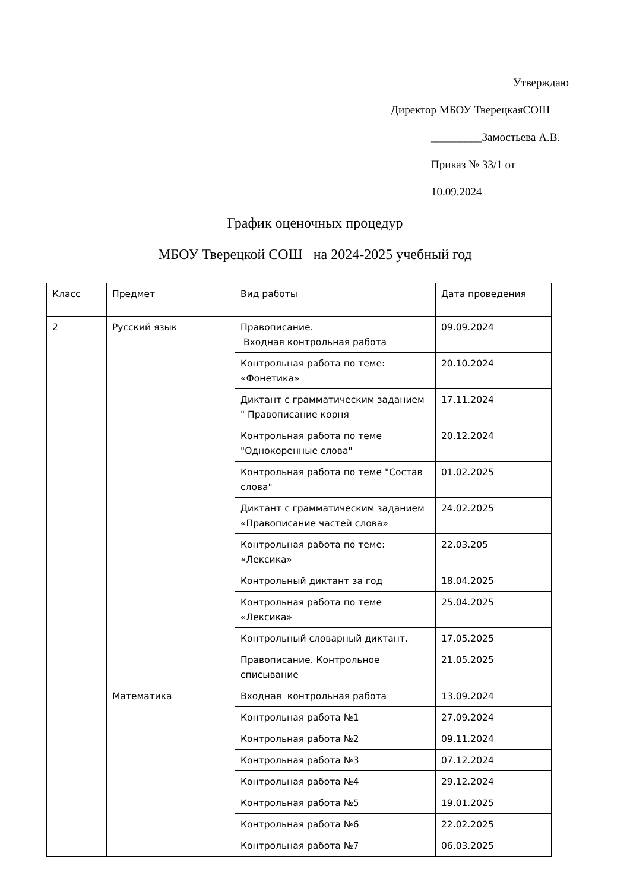Утверждаю
Директор МБОУ ТверецкаяСОШ
_________Замостьева А.В.
Приказ № 33/1 от
10.09.2024
График оценочных процедур
МБОУ Тверецкой СОШ на 2024-2025 учебный год
| Класс | Предмет | Вид работы | Дата проведения |
| 2 | Русский язык | Правописание. Входная контрольная работа | 09.09.2024 |
| | | Контрольная работа по теме: «Фонетика» | 20.10.2024 |
| | | Диктант с грамматическим заданием " Правописание корня | 17.11.2024 |
| | | Контрольная работа по теме "Однокоренные слова" | 20.12.2024 |
| | | Контрольная работа по теме "Состав слова" | 01.02.2025 |
| | | Диктант с грамматическим заданием «Правописание частей слова» | 24.02.2025 |
| | | Контрольная работа по теме: «Лексика» | 22.03.205 |
| | | Контрольный диктант за год | 18.04.2025 |
| | | Контрольная работа по теме «Лексика» | 25.04.2025 |
| | | Контрольный словарный диктант. | 17.05.2025 |
| | | Правописание. Контрольное списывание | 21.05.2025 |
| | Математика | Входная контрольная работа | 13.09.2024 |
| | | Контрольная работа №1 | 27.09.2024 |
| | | Контрольная работа №2 | 09.11.2024 |
| | | Контрольная работа №3 | 07.12.2024 |
| | | Контрольная работа №4 | 29.12.2024 |
| | | Контрольная работа №5 | 19.01.2025 |
| | | Контрольная работа №6 | 22.02.2025 |
| | | Контрольная работа №7 | 06.03.2025 |